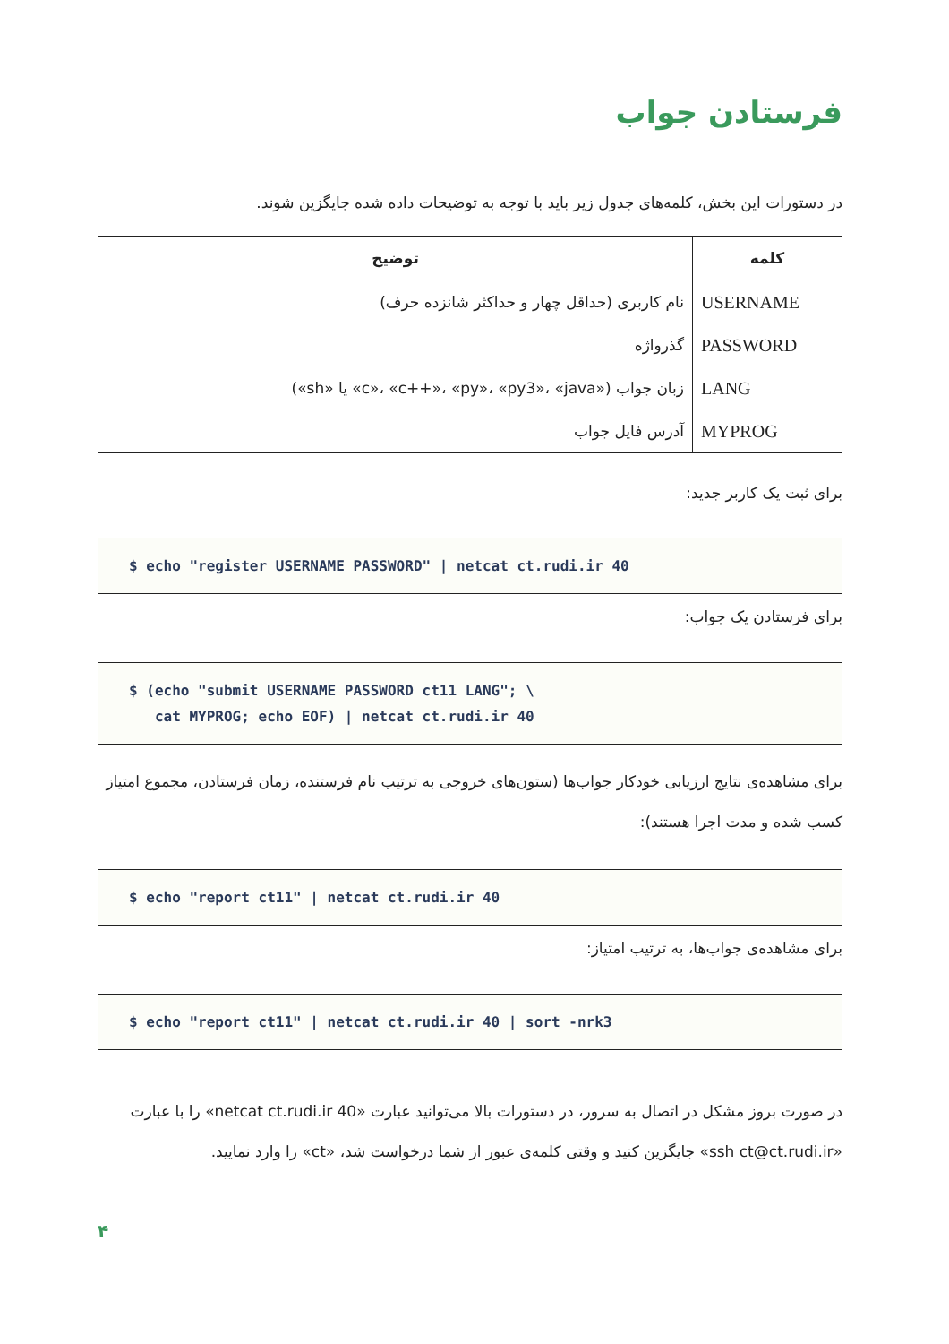فرستادن جواب
در دستورات این بخش، کلمه‌های جدول زیر باید با توجه به توضیحات داده شده جایگزین شوند.
| کلمه | توضیح |
| --- | --- |
| USERNAME | نام کاربری (حداقل چهار و حداکثر شانزده حرف) |
| PASSWORD | گذرواژه |
| LANG | زبان جواب («c»، «c++»، «py»، «py3»، «java» یا «sh») |
| MYPROG | آدرس فایل جواب |
برای ثبت یک کاربر جدید:
$ echo "register USERNAME PASSWORD" | netcat ct.rudi.ir 40
برای فرستادن یک جواب:
$ (echo "submit USERNAME PASSWORD ct11 LANG"; \ cat MYPROG; echo EOF) | netcat ct.rudi.ir 40
برای مشاهده‌ی نتایج ارزیابی خودکار جواب‌ها (ستون‌های خروجی به ترتیب نام فرستنده، زمان فرستادن، مجموع امتیاز کسب شده و مدت اجرا هستند):
$ echo "report ct11" | netcat ct.rudi.ir 40
برای مشاهده‌ی جواب‌ها، به ترتیب امتیاز:
$ echo "report ct11" | netcat ct.rudi.ir 40 | sort -nrk3
در صورت بروز مشکل در اتصال به سرور، در دستورات بالا می‌توانید عبارت «netcat ct.rudi.ir 40» را با عبارت «ssh ct@ct.rudi.ir» جایگزین کنید و وقتی کلمه‌ی عبور از شما درخواست شد، «ct» را وارد نمایید.
۴